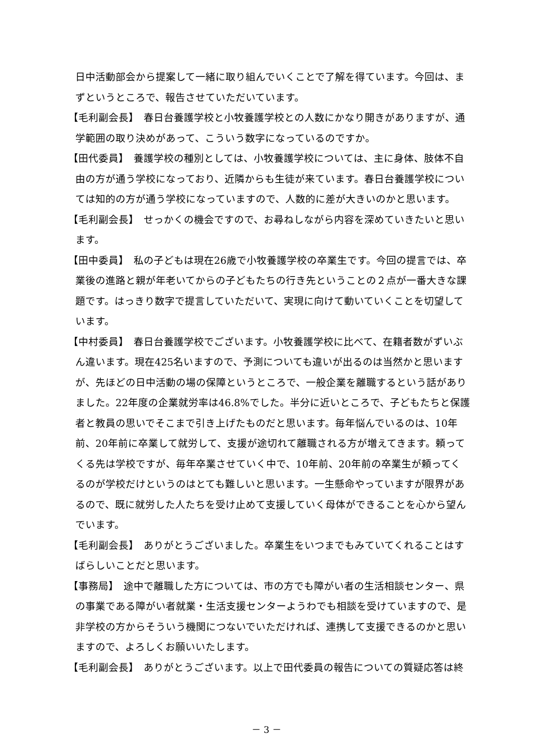日中活動部会から提案して一緒に取り組んでいくことで了解を得ています。今回は、まずというところで、報告させていただいています。
【毛利副会長】　春日台養護学校と小牧養護学校との人数にかなり開きがありますが、通学範囲の取り決めがあって、こういう数字になっているのですか。
【田代委員】　養護学校の種別としては、小牧養護学校については、主に身体、肢体不自由の方が通う学校になっており、近隣からも生徒が来ています。春日台養護学校については知的の方が通う学校になっていますので、人数的に差が大きいのかと思います。
【毛利副会長】　せっかくの機会ですので、お尋ねしながら内容を深めていきたいと思います。
【田中委員】　私の子どもは現在26歳で小牧養護学校の卒業生です。今回の提言では、卒業後の進路と親が年老いてからの子どもたちの行き先ということの２点が一番大きな課題です。はっきり数字で提言していただいて、実現に向けて動いていくことを切望しています。
【中村委員】　春日台養護学校でございます。小牧養護学校に比べて、在籍者数がずいぶん違います。現在425名いますので、予測についても違いが出るのは当然かと思いますが、先ほどの日中活動の場の保障というところで、一般企業を離職するという話がありました。22年度の企業就労率は46.8%でした。半分に近いところで、子どもたちと保護者と教員の思いでそこまで引き上げたものだと思います。毎年悩んでいるのは、10年前、20年前に卒業して就労して、支援が途切れて離職される方が増えてきます。頼ってくる先は学校ですが、毎年卒業させていく中で、10年前、20年前の卒業生が頼ってくるのが学校だけというのはとても難しいと思います。一生懸命やっていますが限界があるので、既に就労した人たちを受け止めて支援していく母体ができることを心から望んでいます。
【毛利副会長】　ありがとうございました。卒業生をいつまでもみていてくれることはすばらしいことだと思います。
【事務局】　途中で離職した方については、市の方でも障がい者の生活相談センター、県の事業である障がい者就業・生活支援センターようわでも相談を受けていますので、是非学校の方からそういう機関につないでいただければ、連携して支援できるのかと思いますので、よろしくお願いいたします。
【毛利副会長】　ありがとうございます。以上で田代委員の報告についての質疑応答は終
－ 3 －